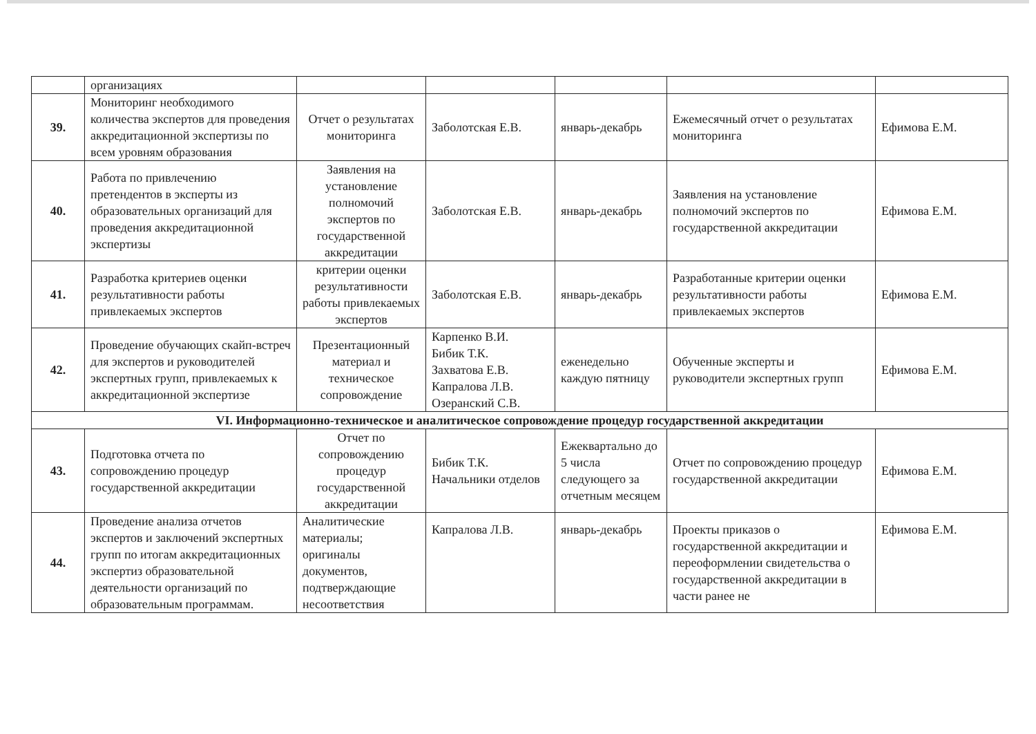| | организациях | | | | | |
| 39. | Мониторинг необходимого количества экспертов для проведения аккредитационной экспертизы по всем уровням образования | Отчет о результатах мониторинга | Заболотская Е.В. | январь-декабрь | Ежемесячный отчет о результатах мониторинга | Ефимова Е.М. |
| 40. | Работа по привлечению претендентов в эксперты из образовательных организаций для проведения аккредитационной экспертизы | Заявления на установление полномочий экспертов по государственной аккредитации | Заболотская Е.В. | январь-декабрь | Заявления на установление полномочий экспертов по государственной аккредитации | Ефимова Е.М. |
| 41. | Разработка критериев оценки результативности работы привлекаемых экспертов | критерии оценки результативности работы привлекаемых экспертов | Заболотская Е.В. | январь-декабрь | Разработанные критерии оценки результативности работы привлекаемых экспертов | Ефимова Е.М. |
| 42. | Проведение обучающих скайп-встреч для экспертов и руководителей экспертных групп, привлекаемых к аккредитационной экспертизе | Презентационный материал и техническое сопровождение | Карпенко В.И. Бибик Т.К. Захватова Е.В. Капралова Л.В. Озеранский С.В. | еженедельно каждую пятницу | Обученные эксперты и руководители экспертных групп | Ефимова Е.М. |
| VI. Информационно-техническое и аналитическое сопровождение процедур государственной аккредитации | | | | | | |
| 43. | Подготовка отчета по сопровождению процедур государственной аккредитации | Отчет по сопровождению процедур государственной аккредитации | Бибик Т.К. Начальники отделов | Ежеквартально до 5 числа следующего за отчетным месяцем | Отчет по сопровождению процедур государственной аккредитации | Ефимова Е.М. |
| 44. | Проведение анализа отчетов экспертов и заключений экспертных групп по итогам аккредитационных экспертиз образовательной деятельности организаций по образовательным программам. | Аналитические материалы; оригиналы документов, подтверждающие несоответствия | Капралова Л.В. | январь-декабрь | Проекты приказов о государственной аккредитации и переоформлении свидетельства о государственной аккредитации в части ранее не | Ефимова Е.М. |